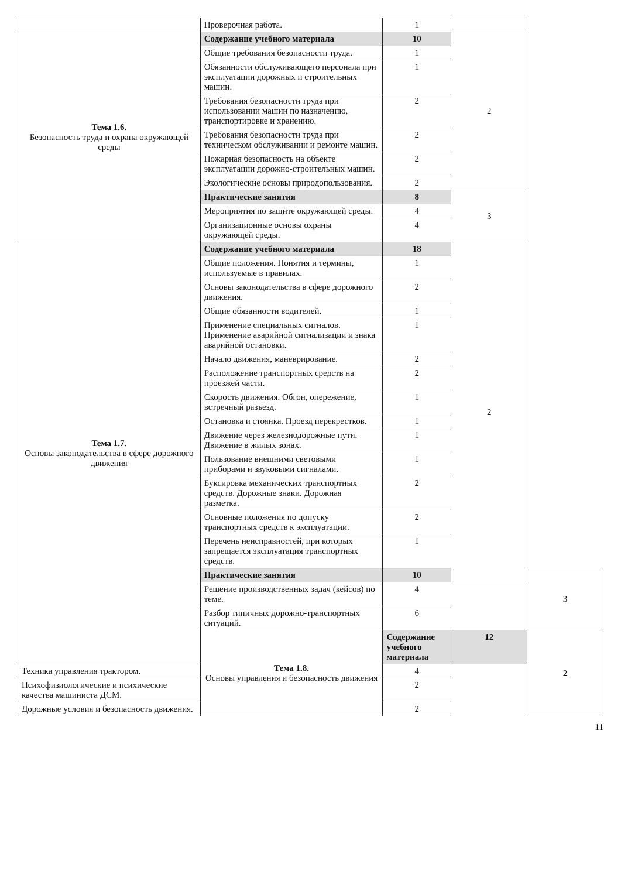| | Проверочная работа. | 1 | | |
| Тема 1.6. Безопасность труда и охрана окружающей среды | Содержание учебного материала | 10 | 2 | |
| | Общие требования безопасности труда. | 1 | | |
| | Обязанности обслуживающего персонала при эксплуатации дорожных и строительных машин. | 1 | | |
| | Требования безопасности труда при использовании машин по назначению, транспортировке и хранению. | 2 | | |
| | Требования безопасности труда при техническом обслуживании и ремонте машин. | 2 | | |
| | Пожарная безопасность на объекте эксплуатации дорожно-строительных машин. | 2 | | |
| | Экологические основы природопользования. | 2 | | |
| | Практические занятия | 8 | 3 | |
| | Мероприятия по защите окружающей среды. | 4 | | |
| | Организационные основы охраны окружающей среды. | 4 | | |
| Тема 1.7. Основы законодательства в сфере дорожного движения | Содержание учебного материала | 18 | 2 | |
| | Общие положения. Понятия и термины, используемые в правилах. | 1 | | |
| | Основы законодательства в сфере дорожного движения. | 2 | | |
| | Общие обязанности водителей. | 1 | | |
| | Применение специальных сигналов. Применение аварийной сигнализации и знака аварийной остановки. | 1 | | |
| | Начало движения, маневрирование. | 2 | | |
| | Расположение транспортных средств на проезжей части. | 2 | | |
| | Скорость движения. Обгон, опережение, встречный разъезд. | 1 | | |
| | Остановка и стоянка. Проезд перекрестков. | 1 | | |
| | Движение через железнодорожные пути. Движение в жилых зонах. | 1 | | |
| | Пользование внешними световыми приборами и звуковыми сигналами. | 1 | | |
| | Буксировка механических транспортных средств. Дорожные знаки. Дорожная разметка. | 2 | | |
| | Основные положения по допуску транспортных средств к эксплуатации. | 2 | | |
| | Перечень неисправностей, при которых запрещается эксплуатация транспортных средств. | 1 | | |
| | Практические занятия | 10 | | 3 |
| | Решение производственных задач (кейсов) по теме. | 4 | | |
| | Разбор типичных дорожно-транспортных ситуаций. | 6 | | |
| | Тема 1.8. Основы управления и безопасность движения | Содержание учебного материала | 12 | 2 |
| Техника управления трактором. | | 4 | | |
| Психофизиологические и психические качества машиниста ДСМ. | | 2 | | |
| Дорожные условия и безопасность движения. | | 2 | | |
11